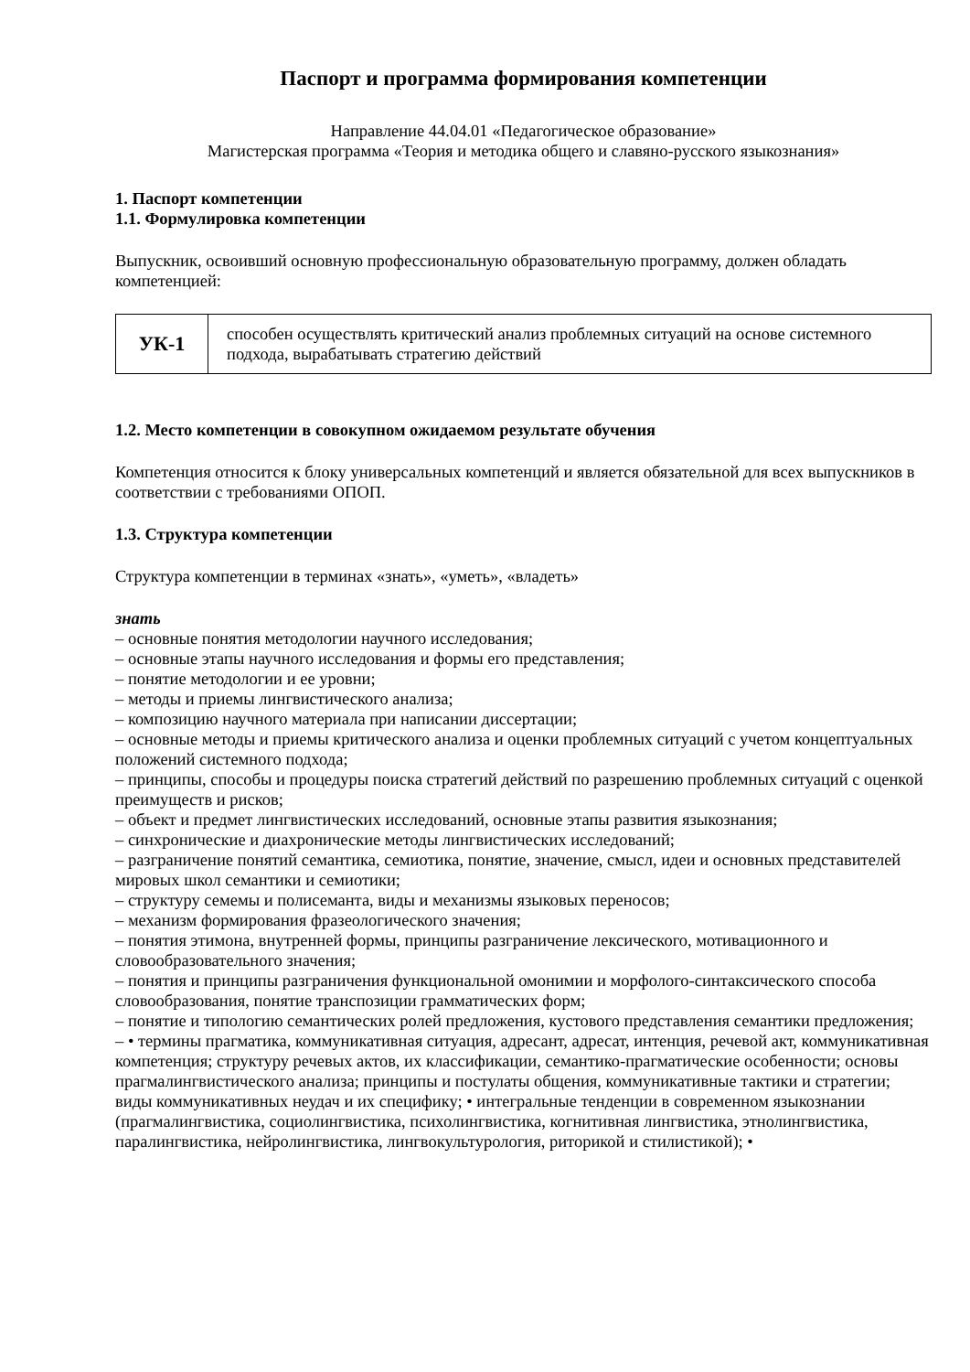Паспорт и программа формирования компетенции
Направление 44.04.01 «Педагогическое образование»
Магистерская программа «Теория и методика общего и славяно-русского языкознания»
1. Паспорт компетенции
1.1. Формулировка компетенции
Выпускник, освоивший основную профессиональную образовательную программу, должен обладать компетенцией:
| УК-1 | способен осуществлять критический анализ проблемных ситуаций на основе системного подхода, вырабатывать стратегию действий |
1.2. Место компетенции в совокупном ожидаемом результате обучения
Компетенция относится к блоку универсальных компетенций и является обязательной для всех выпускников в соответствии с требованиями ОПОП.
1.3. Структура компетенции
Структура компетенции в терминах «знать», «уметь», «владеть»
знать
– основные понятия методологии научного исследования;
– основные этапы научного исследования и формы его представления;
– понятие методологии и ее уровни;
– методы и приемы лингвистического анализа;
– композицию научного материала при написании диссертации;
– основные методы и приемы критического анализа и оценки проблемных ситуаций с учетом концептуальных положений системного подхода;
– принципы, способы и процедуры поиска стратегий действий по разрешению проблемных ситуаций с оценкой преимуществ и рисков;
– объект и предмет лингвистических исследований, основные этапы развития языкознания;
– синхронические и диахронические методы лингвистических исследований;
– разграничение понятий семантика, семиотика, понятие, значение, смысл, идеи и основных представителей мировых школ семантики и семиотики;
– структуру семемы и полисеманта, виды и механизмы языковых переносов;
– механизм формирования фразеологического значения;
– понятия этимона, внутренней формы, принципы разграничение лексического, мотивационного и словообразовательного значения;
– понятия и принципы разграничения функциональной омонимии и морфолого-синтаксического способа словообразования, понятие транспозиции грамматических форм;
– понятие и типологию семантических ролей предложения, кустового представления семантики предложения;
– • термины прагматика, коммуникативная ситуация, адресант, адресат, интенция, речевой акт, коммуникативная компетенция; структуру речевых актов, их классификации, семантико-прагматические особенности; основы прагмалингвистического анализа; принципы и постулаты общения, коммуникативные тактики и стратегии; виды коммуникативных неудач и их специфику; • интегральные тенденции в современном языкознании (прагмалингвистика, социолингвистика, психолингвистика, когнитивная лингвистика, этнолингвистика, паралингвистика, нейролингвистика, лингвокультурология, риторикой и стилистикой); •